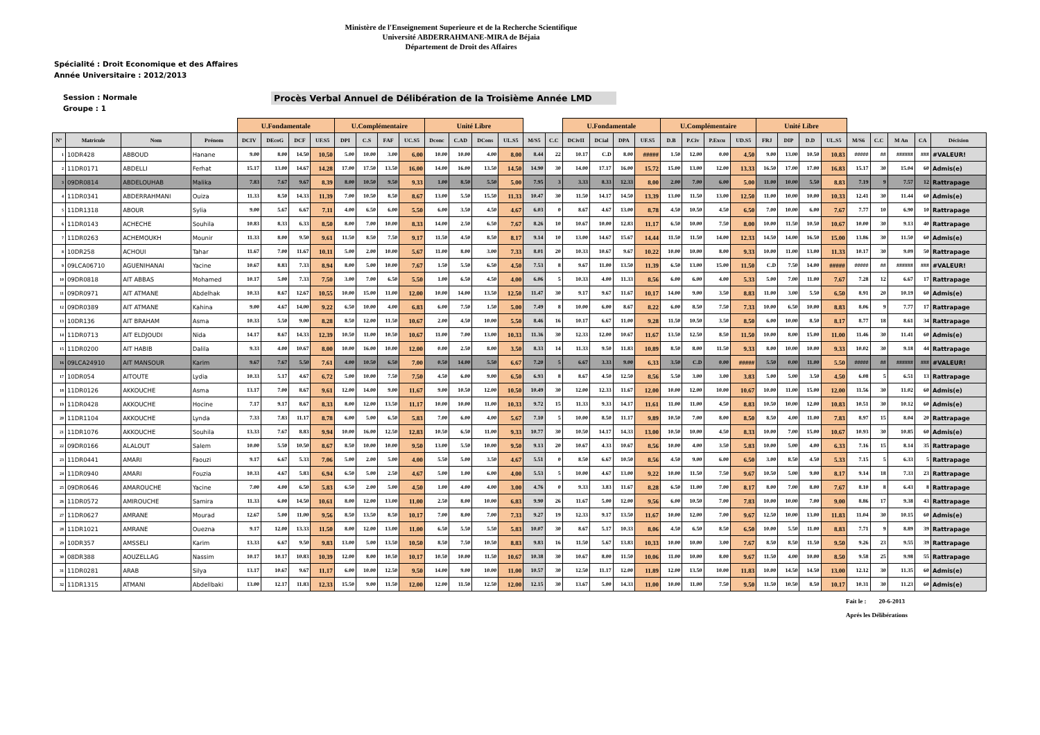Ministère de l'Enseignement Superieure et de la Recherche Scientifique
Université ABDERRAHMANE-MIRA de Béjaia
Département de Droit des Affaires
Spécialité : Droit Economique et des Affaires
Année Universitaire : 2012/2013
Session : Normale
Groupe : 1
Procès Verbal Annuel de Délibération de la Troisième Année LMD
| | | | | U.Fondamentale | | | | U.Complémentaire | | | | Unité Libre | | | | | | U.Fondamentale | | | | U.Complémentaire | | | | Unité Libre | | | | | | | | |
| --- | --- | --- | --- | --- | --- | --- | --- | --- | --- | --- | --- | --- | --- | --- | --- | --- | --- | --- | --- | --- | --- | --- | --- | --- | --- | --- | --- | --- | --- | --- | --- | --- | --- | --- |
| N° | Matricule | Nom | Prénom | DCIV | DEcoG | DCF | UF.S5 | DPI | C.S | FAF | UC.S5 | Dconc | C.AD | DCons | UL.S5 | M/S5 | C.C | DCivII | DCial | DPA | UF.S5 | D.B | P.Civ | P.Excu | UD.S5 | FRJ | DIP | D.D | UL.S5 | M/S6 | C.C | M An | CA | Décision |
| 1 | 10DR428 | ABBOUD | Hanane | 9.00 | 8.00 | 14.50 | 10.50 | 5.00 | 10.00 | 3.00 | 6.00 | 10.00 | 10.00 | 4.00 | 8.00 | 8.44 | 22 | 10.17 | C.D | 8.00 | ##### | 1.50 | 12.00 | 0.00 | 4.50 | 9.00 | 13.00 | 10.50 | 10.83 | ##### | ## | ###### | ### | #VALEUR! |
| 2 | 11DR0171 | ABDELLI | Ferhat | 15.17 | 13.00 | 14.67 | 14.28 | 17.00 | 17.50 | 13.50 | 16.00 | 14.00 | 16.00 | 13.50 | 14.50 | 14.90 | 30 | 14.00 | 17.17 | 16.00 | 15.72 | 15.00 | 13.00 | 12.00 | 13.33 | 16.50 | 17.00 | 17.00 | 16.83 | 15.17 | 30 | 15.04 | 60 | Admis(e) |
| 3 | 09DR0814 | ABDELOUHAB | Malika | 7.83 | 7.67 | 9.67 | 8.39 | 8.00 | 10.50 | 9.50 | 9.33 | 1.00 | 8.50 | 5.50 | 5.00 | 7.95 | 3 | 3.33 | 8.33 | 12.33 | 8.00 | 2.00 | 7.00 | 6.00 | 5.00 | 11.00 | 10.00 | 5.50 | 8.83 | 7.19 | 9 | 7.57 | 12 | Rattrapage |
| 4 | 11DR0341 | ABDERRAHMANI | Ouiza | 11.33 | 8.50 | 14.33 | 11.39 | 7.00 | 10.50 | 8.50 | 8.67 | 13.00 | 5.50 | 15.50 | 11.33 | 10.47 | 30 | 11.50 | 14.17 | 14.50 | 13.39 | 13.00 | 11.50 | 13.00 | 12.50 | 11.00 | 10.00 | 10.00 | 10.33 | 12.41 | 30 | 11.44 | 60 | Admis(e) |
| 5 | 11DR1318 | ABOUR | Sylia | 9.00 | 5.67 | 6.67 | 7.11 | 4.00 | 6.50 | 6.00 | 5.50 | 6.00 | 3.50 | 4.50 | 4.67 | 6.03 | 0 | 8.67 | 4.67 | 13.00 | 8.78 | 4.50 | 10.50 | 4.50 | 6.50 | 7.00 | 10.00 | 6.00 | 7.67 | 7.77 | 10 | 6.90 | 10 | Rattrapage |
| 6 | 11DR0143 | ACHECHE | Souhila | 10.83 | 8.33 | 6.33 | 8.50 | 8.00 | 7.00 | 10.00 | 8.33 | 14.00 | 2.50 | 6.50 | 7.67 | 8.26 | 10 | 10.67 | 10.00 | 12.83 | 11.17 | 6.50 | 10.00 | 7.50 | 8.00 | 10.00 | 11.50 | 10.50 | 10.67 | 10.00 | 30 | 9.13 | 40 | Rattrapage |
| 7 | 11DR0263 | ACHEMOUKH | Mounir | 11.33 | 8.00 | 9.50 | 9.61 | 11.50 | 8.50 | 7.50 | 9.17 | 11.50 | 4.50 | 8.50 | 8.17 | 9.14 | 10 | 13.00 | 14.67 | 15.67 | 14.44 | 11.50 | 11.50 | 14.00 | 12.33 | 14.50 | 14.00 | 16.50 | 15.00 | 13.86 | 30 | 11.50 | 60 | Admis(e) |
| 8 | 10DR258 | ACHOUI | Tahar | 11.67 | 7.00 | 11.67 | 10.11 | 5.00 | 2.00 | 10.00 | 5.67 | 11.00 | 8.00 | 3.00 | 7.33 | 8.01 | 20 | 10.33 | 10.67 | 9.67 | 10.22 | 10.00 | 10.00 | 8.00 | 9.33 | 10.00 | 11.00 | 13.00 | 11.33 | 10.17 | 30 | 9.09 | 50 | Rattrapage |
| 9 | 09LCA06710 | AGUENIHANAI | Yacine | 10.67 | 8.83 | 7.33 | 8.94 | 8.00 | 5.00 | 10.00 | 7.67 | 1.50 | 5.50 | 6.50 | 4.50 | 7.53 | 8 | 9.67 | 11.00 | 13.50 | 11.39 | 6.50 | 13.00 | 15.00 | 11.50 | C.D | 7.50 | 14.00 | ##### | ##### | ## | ###### | ### | #VALEUR! |
| 10 | 09DR0818 | AIT ABBAS | Mohamed | 10.17 | 5.00 | 7.33 | 7.50 | 3.00 | 7.00 | 6.50 | 5.50 | 1.00 | 6.50 | 4.50 | 4.00 | 6.06 | 5 | 10.33 | 4.00 | 11.33 | 8.56 | 6.00 | 6.00 | 4.00 | 5.33 | 5.00 | 7.00 | 11.00 | 7.67 | 7.28 | 12 | 6.67 | 17 | Rattrapage |
| 11 | 09DR0971 | AIT ATMANE | Abdelhak | 10.33 | 8.67 | 12.67 | 10.55 | 10.00 | 15.00 | 11.00 | 12.00 | 10.00 | 14.00 | 13.50 | 12.50 | 11.47 | 30 | 9.17 | 9.67 | 11.67 | 10.17 | 14.00 | 9.00 | 3.50 | 8.83 | 11.00 | 3.00 | 5.50 | 6.50 | 8.91 | 20 | 10.19 | 60 | Admis(e) |
| 12 | 09DR0389 | AIT ATMANE | Kahina | 9.00 | 4.67 | 14.00 | 9.22 | 6.50 | 10.00 | 4.00 | 6.83 | 6.00 | 7.50 | 1.50 | 5.00 | 7.49 | 8 | 10.00 | 6.00 | 8.67 | 8.22 | 6.00 | 8.50 | 7.50 | 7.33 | 10.00 | 6.50 | 10.00 | 8.83 | 8.06 | 9 | 7.77 | 17 | Rattrapage |
| 13 | 10DR136 | AIT BRAHAM | Asma | 10.33 | 5.50 | 9.00 | 8.28 | 8.50 | 12.00 | 11.50 | 10.67 | 2.00 | 4.50 | 10.00 | 5.50 | 8.46 | 16 | 10.17 | 6.67 | 11.00 | 9.28 | 11.50 | 10.50 | 3.50 | 8.50 | 6.00 | 10.00 | 8.50 | 8.17 | 8.77 | 18 | 8.61 | 34 | Rattrapage |
| 14 | 11DR0713 | AIT ELDJOUDI | Nida | 14.17 | 8.67 | 14.33 | 12.39 | 10.50 | 11.00 | 10.50 | 10.67 | 11.00 | 7.00 | 13.00 | 10.33 | 11.36 | 30 | 12.33 | 12.00 | 10.67 | 11.67 | 13.50 | 12.50 | 8.50 | 11.50 | 10.00 | 8.00 | 15.00 | 11.00 | 11.46 | 30 | 11.41 | 60 | Admis(e) |
| 15 | 11DR0200 | AIT HABIB | Dalila | 9.33 | 4.00 | 10.67 | 8.00 | 10.00 | 16.00 | 10.00 | 12.00 | 0.00 | 2.50 | 8.00 | 3.50 | 8.33 | 14 | 11.33 | 9.50 | 11.83 | 10.89 | 8.50 | 8.00 | 11.50 | 9.33 | 8.00 | 10.00 | 10.00 | 9.33 | 10.02 | 30 | 9.18 | 44 | Rattrapage |
| 16 | 09LCA24910 | AIT MANSOUR | Karim | 9.67 | 7.67 | 5.50 | 7.61 | 4.00 | 10.50 | 6.50 | 7.00 | 0.50 | 14.00 | 5.50 | 6.67 | 7.20 | 5 | 6.67 | 3.33 | 9.00 | 6.33 | 3.50 | C.D | 0.00 | ##### | 5.50 | 0.00 | 11.00 | 5.50 | ##### | ## | ###### | ### | #VALEUR! |
| 17 | 10DR054 | AITOUTE | Lydia | 10.33 | 5.17 | 4.67 | 6.72 | 5.00 | 10.00 | 7.50 | 7.50 | 4.50 | 6.00 | 9.00 | 6.50 | 6.93 | 8 | 8.67 | 4.50 | 12.50 | 8.56 | 5.50 | 3.00 | 3.00 | 3.83 | 5.00 | 5.00 | 3.50 | 4.50 | 6.08 | 5 | 6.51 | 13 | Rattrapage |
| 18 | 11DR0126 | AKKOUCHE | Asma | 13.17 | 7.00 | 8.67 | 9.61 | 12.00 | 14.00 | 9.00 | 11.67 | 9.00 | 10.50 | 12.00 | 10.50 | 10.49 | 30 | 12.00 | 12.33 | 11.67 | 12.00 | 10.00 | 12.00 | 10.00 | 10.67 | 10.00 | 11.00 | 15.00 | 12.00 | 11.56 | 30 | 11.02 | 60 | Admis(e) |
| 19 | 11DR0428 | AKKOUCHE | Hocine | 7.17 | 9.17 | 8.67 | 8.33 | 8.00 | 12.00 | 13.50 | 11.17 | 10.00 | 10.00 | 11.00 | 10.33 | 9.72 | 15 | 11.33 | 9.33 | 14.17 | 11.61 | 11.00 | 11.00 | 4.50 | 8.83 | 10.50 | 10.00 | 12.00 | 10.83 | 10.51 | 30 | 10.12 | 60 | Admis(e) |
| 20 | 11DR1104 | AKKOUCHE | Lynda | 7.33 | 7.83 | 11.17 | 8.78 | 6.00 | 5.00 | 6.50 | 5.83 | 7.00 | 6.00 | 4.00 | 5.67 | 7.10 | 5 | 10.00 | 8.50 | 11.17 | 9.89 | 10.50 | 7.00 | 8.00 | 8.50 | 8.50 | 4.00 | 11.00 | 7.83 | 8.97 | 15 | 8.04 | 20 | Rattrapage |
| 21 | 11DR1076 | AKKOUCHE | Souhila | 13.33 | 7.67 | 8.83 | 9.94 | 10.00 | 16.00 | 12.50 | 12.83 | 10.50 | 6.50 | 11.00 | 9.33 | 10.77 | 30 | 10.50 | 14.17 | 14.33 | 13.00 | 10.50 | 10.00 | 4.50 | 8.33 | 10.00 | 7.00 | 15.00 | 10.67 | 10.93 | 30 | 10.85 | 60 | Admis(e) |
| 22 | 09DR0166 | ALALOUT | Salem | 10.00 | 5.50 | 10.50 | 8.67 | 8.50 | 10.00 | 10.00 | 9.50 | 13.00 | 5.50 | 10.00 | 9.50 | 9.13 | 20 | 10.67 | 4.33 | 10.67 | 8.56 | 10.00 | 4.00 | 3.50 | 5.83 | 10.00 | 5.00 | 4.00 | 6.33 | 7.16 | 15 | 8.14 | 35 | Rattrapage |
| 23 | 11DR0441 | AMARI | Faouzi | 9.17 | 6.67 | 5.33 | 7.06 | 5.00 | 2.00 | 5.00 | 4.00 | 5.50 | 5.00 | 3.50 | 4.67 | 5.51 | 0 | 8.50 | 6.67 | 10.50 | 8.56 | 4.50 | 9.00 | 6.00 | 6.50 | 3.00 | 8.50 | 4.50 | 5.33 | 7.15 | 5 | 6.33 | 5 | Rattrapage |
| 24 | 11DR0940 | AMARI | Fouzia | 10.33 | 4.67 | 5.83 | 6.94 | 6.50 | 5.00 | 2.50 | 4.67 | 5.00 | 1.00 | 6.00 | 4.00 | 5.53 | 5 | 10.00 | 4.67 | 13.00 | 9.22 | 10.00 | 11.50 | 7.50 | 9.67 | 10.50 | 5.00 | 9.00 | 8.17 | 9.14 | 18 | 7.33 | 23 | Rattrapage |
| 25 | 09DR0646 | AMAROUCHE | Yacine | 7.00 | 4.00 | 6.50 | 5.83 | 6.50 | 2.00 | 5.00 | 4.50 | 1.00 | 4.00 | 4.00 | 3.00 | 4.76 | 0 | 9.33 | 3.83 | 11.67 | 8.28 | 6.50 | 11.00 | 7.00 | 8.17 | 8.00 | 7.00 | 8.00 | 7.67 | 8.10 | 8 | 6.43 | 8 | Rattrapage |
| 26 | 11DR0572 | AMIROUCHE | Samira | 11.33 | 6.00 | 14.50 | 10.61 | 8.00 | 12.00 | 13.00 | 11.00 | 2.50 | 8.00 | 10.00 | 6.83 | 9.90 | 26 | 11.67 | 5.00 | 12.00 | 9.56 | 6.00 | 10.50 | 7.00 | 7.83 | 10.00 | 10.00 | 7.00 | 9.00 | 8.86 | 17 | 9.38 | 43 | Rattrapage |
| 27 | 11DR0627 | AMRANE | Mourad | 12.67 | 5.00 | 11.00 | 9.56 | 8.50 | 13.50 | 8.50 | 10.17 | 7.00 | 8.00 | 7.00 | 7.33 | 9.27 | 19 | 12.33 | 9.17 | 13.50 | 11.67 | 10.00 | 12.00 | 7.00 | 9.67 | 12.50 | 10.00 | 13.00 | 11.83 | 11.04 | 30 | 10.15 | 60 | Admis(e) |
| 28 | 11DR1021 | AMRANE | Ouezna | 9.17 | 12.00 | 13.33 | 11.50 | 8.00 | 12.00 | 13.00 | 11.00 | 6.50 | 5.50 | 5.50 | 5.83 | 10.07 | 30 | 8.67 | 5.17 | 10.33 | 8.06 | 4.50 | 6.50 | 8.50 | 6.50 | 10.00 | 5.50 | 11.00 | 8.83 | 7.71 | 9 | 8.89 | 39 | Rattrapage |
| 29 | 10DR357 | AMSSELI | Karim | 13.33 | 6.67 | 9.50 | 9.83 | 13.00 | 5.00 | 13.50 | 10.50 | 8.50 | 7.50 | 10.50 | 8.83 | 9.83 | 16 | 11.50 | 5.67 | 13.83 | 10.33 | 10.00 | 10.00 | 3.00 | 7.67 | 8.50 | 8.50 | 11.50 | 9.50 | 9.26 | 23 | 9.55 | 39 | Rattrapage |
| 30 | 08DR388 | AOUZELLAG | Nassim | 10.17 | 10.17 | 10.83 | 10.39 | 12.00 | 8.00 | 10.50 | 10.17 | 10.50 | 10.00 | 11.50 | 10.67 | 10.38 | 30 | 10.67 | 8.00 | 11.50 | 10.06 | 11.00 | 10.00 | 8.00 | 9.67 | 11.50 | 4.00 | 10.00 | 8.50 | 9.58 | 25 | 9.98 | 55 | Rattrapage |
| 31 | 11DR0281 | ARAB | Silya | 13.17 | 10.67 | 9.67 | 11.17 | 6.00 | 10.00 | 12.50 | 9.50 | 14.00 | 9.00 | 10.00 | 11.00 | 10.57 | 30 | 12.50 | 11.17 | 12.00 | 11.89 | 12.00 | 13.50 | 10.00 | 11.83 | 10.00 | 14.50 | 14.50 | 13.00 | 12.12 | 30 | 11.35 | 60 | Admis(e) |
| 32 | 11DR1315 | ATMANI | Abdellbaki | 13.00 | 12.17 | 11.83 | 12.33 | 15.50 | 9.00 | 11.50 | 12.00 | 12.00 | 11.50 | 12.50 | 12.00 | 12.15 | 30 | 13.67 | 5.00 | 14.33 | 11.00 | 10.00 | 11.00 | 7.50 | 9.50 | 11.50 | 10.50 | 8.50 | 10.17 | 10.31 | 30 | 11.23 | 60 | Admis(e) |
Fait le : 20-6-2013
Aprés les Délibérations